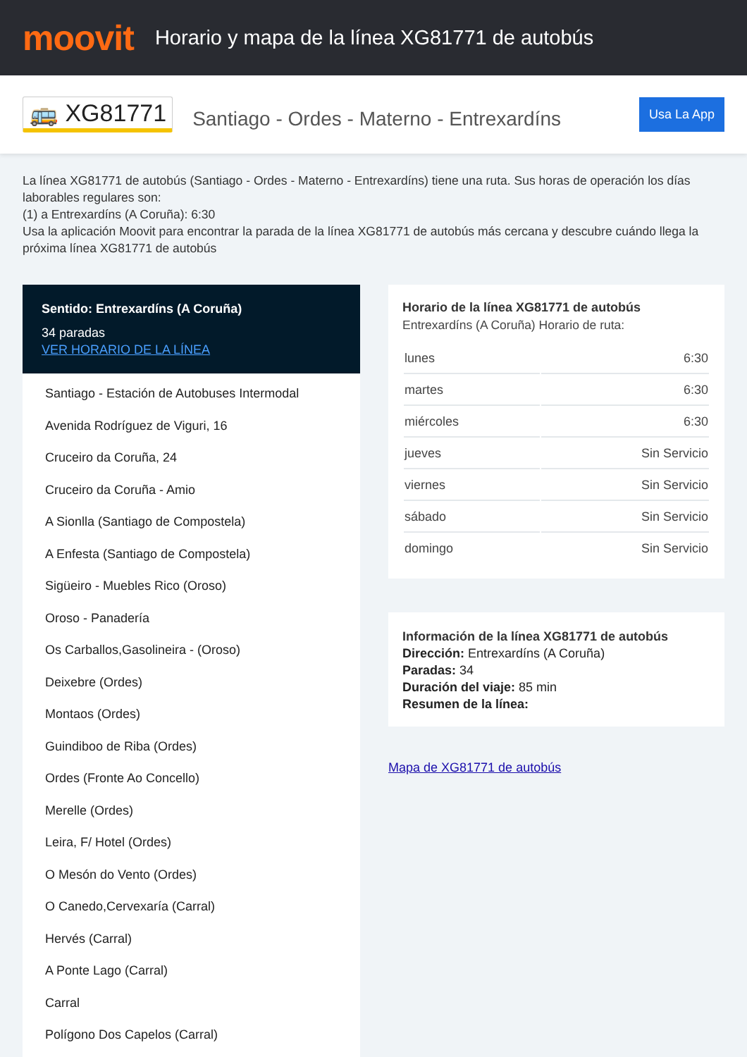moovit
Horario y mapa de la línea XG81771 de autobús
🚌 XG81771 Santiago - Ordes - Materno - Entrexardíns Usa La App
La línea XG81771 de autobús (Santiago - Ordes - Materno - Entrexardíns) tiene una ruta. Sus horas de operación los días laborables regulares son:
(1) a Entrexardíns (A Coruña): 6:30
Usa la aplicación Moovit para encontrar la parada de la línea XG81771 de autobús más cercana y descubre cuándo llega la próxima línea XG81771 de autobús
Sentido: Entrexardíns (A Coruña)
34 paradas
VER HORARIO DE LA LÍNEA
Santiago - Estación de Autobuses Intermodal
Avenida Rodríguez de Viguri, 16
Cruceiro da Coruña, 24
Cruceiro da Coruña - Amio
A Sionlla (Santiago de Compostela)
A Enfesta (Santiago de Compostela)
Sigüeiro - Muebles Rico (Oroso)
Oroso - Panadería
Os Carballos,Gasolineira - (Oroso)
Deixebre (Ordes)
Montaos (Ordes)
Guindiboo de Riba (Ordes)
Ordes (Fronte Ao Concello)
Merelle (Ordes)
Leira, F/ Hotel (Ordes)
O Mesón do Vento (Ordes)
O Canedo,Cervexaría (Carral)
Hervés (Carral)
A Ponte Lago (Carral)
Carral
Polígono Dos Capelos (Carral)
Horario de la línea XG81771 de autobús
Entrexardíns (A Coruña) Horario de ruta:
| lunes | 6:30 |
| martes | 6:30 |
| miércoles | 6:30 |
| jueves | Sin Servicio |
| viernes | Sin Servicio |
| sábado | Sin Servicio |
| domingo | Sin Servicio |
Información de la línea XG81771 de autobús
Dirección: Entrexardíns (A Coruña)
Paradas: 34
Duración del viaje: 85 min
Resumen de la línea:
Mapa de XG81771 de autobús